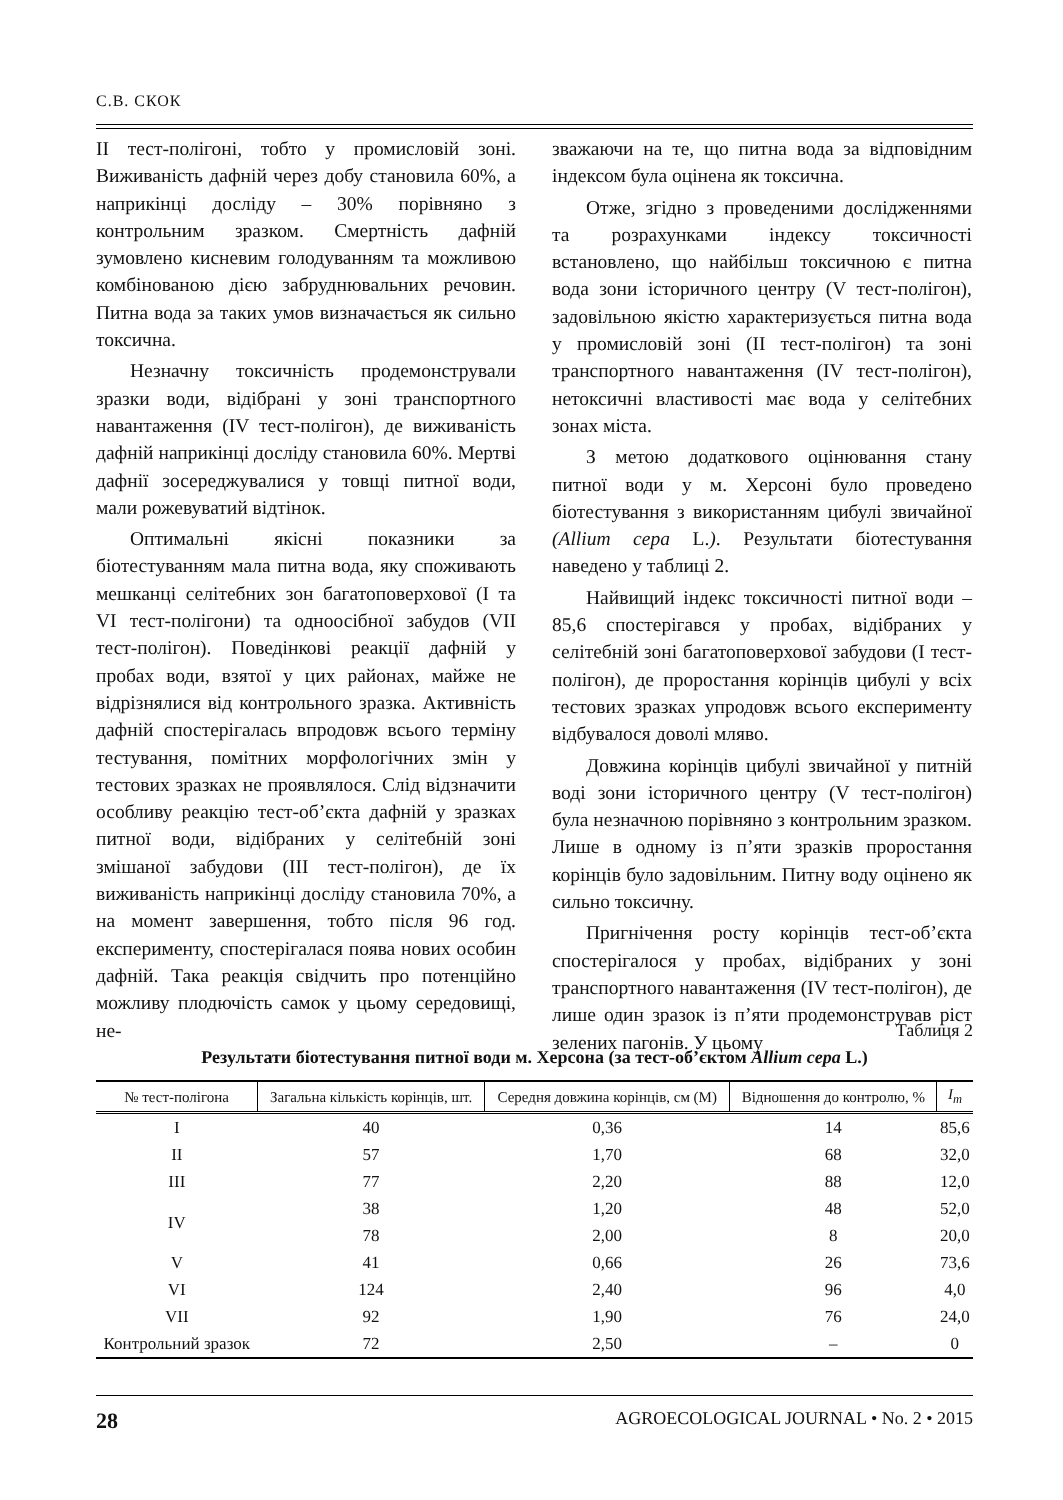С.В. СКОК
II тест-полігоні, тобто у промисловій зоні. Виживаність дафній через добу становила 60%, а наприкінці досліду – 30% порівняно з контрольним зразком. Смертність дафній зумовлено кисневим голодуванням та можливою комбінованою дією забруднювальних речовин. Питна вода за таких умов визначається як сильно токсична.
Незначну токсичність продемонстрували зразки води, відібрані у зоні транспортного навантаження (IV тест-полігон), де виживаність дафній наприкінці досліду становила 60%. Мертві дафнії зосереджувалися у товщі питної води, мали рожевуватий відтінок.
Оптимальні якісні показники за біотестуванням мала питна вода, яку споживають мешканці селітебних зон багатоповерхової (I та VI тест-полігони) та одноосібної забудов (VII тест-полігон). Поведінкові реакції дафній у пробах води, взятої у цих районах, майже не відрізнялися від контрольного зразка. Активність дафній спостерігалась впродовж всього терміну тестування, помітних морфологічних змін у тестових зразках не проявлялося. Слід відзначити особливу реакцію тест-об’єкта дафній у зразках питної води, відібраних у селітебній зоні змішаної забудови (III тест-полігон), де їх виживаність наприкінці досліду становила 70%, а на момент завершення, тобто після 96 год. експерименту, спостерігалася поява нових особин дафній. Така реакція свідчить про потенційно можливу плодючість самок у цьому середовищі, не-
зважаючи на те, що питна вода за відповідним індексом була оцінена як токсична.
Отже, згідно з проведеними дослідженнями та розрахунками індексу токсичності встановлено, що найбільш токсичною є питна вода зони історичного центру (V тест-полігон), задовільною якістю характеризується питна вода у промисловій зоні (II тест-полігон) та зоні транспортного навантаження (IV тест-полігон), нетоксичні властивості має вода у селітебних зонах міста.
З метою додаткового оцінювання стану питної води у м. Херсоні було проведено біотестування з використанням цибулі звичайної (Allium cepa L.). Результати біотестування наведено у таблиці 2.
Найвищий індекс токсичності питної води – 85,6 спостерігався у пробах, відібраних у селітебній зоні багатоповерхової забудови (I тест-полігон), де проростання корінців цибулі у всіх тестових зразках упродовж всього експерименту відбувалося доволі мляво.
Довжина корінців цибулі звичайної у питній воді зони історичного центру (V тест-полігон) була незначною порівняно з контрольним зразком. Лише в одному із п’яти зразків проростання корінців було задовільним. Питну воду оцінено як сильно токсичну.
Пригнічення росту корінців тест-об’єкта спостерігалося у пробах, відібраних у зоні транспортного навантаження (IV тест-полігон), де лише один зразок із п’яти продемонстрував ріст зелених пагонів. У цьому
Таблиця 2
Результати біотестування питної води м. Херсона (за тест-об’єктом Allium cepa L.)
| № тест-полігона | Загальна кількість корінців, шт. | Середня довжина корінців, см (M) | Відношення до контролю, % | I<sub>m</sub> |
| --- | --- | --- | --- | --- |
| I | 40 | 0,36 | 14 | 85,6 |
| II | 57 | 1,70 | 68 | 32,0 |
| III | 77 | 2,20 | 88 | 12,0 |
| IV | 38 | 1,20 | 48 | 52,0 |
| | 78 | 2,00 | 8 | 20,0 |
| V | 41 | 0,66 | 26 | 73,6 |
| VI | 124 | 2,40 | 96 | 4,0 |
| VII | 92 | 1,90 | 76 | 24,0 |
| Контрольний зразок | 72 | 2,50 | – | 0 |
28 AGROECOLOGICAL JOURNAL • No. 2 • 2015